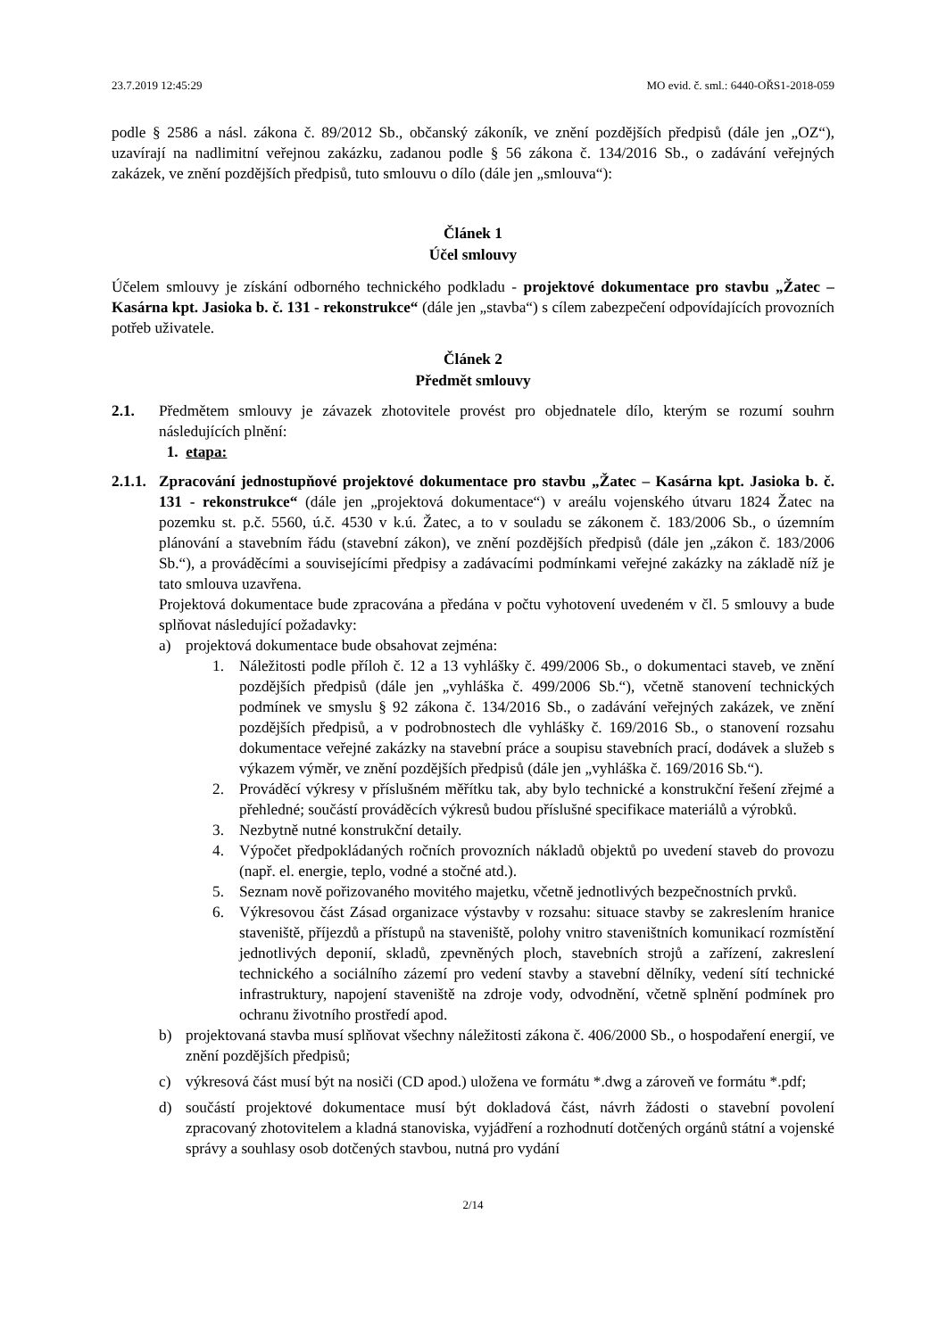23.7.2019 12:45:29 MO evid. č. sml.: 6440-OŘS1-2018-059
podle § 2586 a násl. zákona č. 89/2012 Sb., občanský zákoník, ve znění pozdějších předpisů (dále jen „OZ“), uzavírají na nadlimitní veřejnou zakázku, zadanou podle § 56 zákona č. 134/2016 Sb., o zadávání veřejných zakázek, ve znění pozdějších předpisů, tuto smlouvu o dílo (dále jen „smlouva“):
Článek 1
Účel smlouvy
Účelem smlouvy je získání odborného technického podkladu - projektové dokumentace pro stavbu „Žatec – Kasárna kpt. Jasioka b. č. 131 - rekonstrukce“ (dále jen „stavba“) s cílem zabezpečení odpovídajících provozních potřeb uživatele.
Článek 2
Předmět smlouvy
2.1. Předmětem smlouvy je závazek zhotovitele provést pro objednatele dílo, kterým se rozumí souhrn následujících plnění:
1. etapa:
2.1.1.
Zpracování jednostupňové projektové dokumentace pro stavbu „Žatec – Kasárna kpt. Jasioka b. č. 131 - rekonstrukce“ (dále jen „projektová dokumentace“) v areálu vojenského útvaru 1824 Žatec na pozemku st. p.č. 5560, ú.č. 4530 v k.ú. Žatec, a to v souladu se zákonem č. 183/2006 Sb., o územním plánování a stavebním řádu (stavební zákon), ve znění pozdějších předpisů (dále jen „zákon č. 183/2006 Sb.“), a prováděcími a souvisejícími předpisy a zadávacími podmínkami veřejné zakázky na základě níž je tato smlouva uzavřena.
Projektová dokumentace bude zpracována a předána v počtu vyhotovení uvedeném v čl. 5 smlouvy a bude splňovat následující požadavky:
a) projektová dokumentace bude obsahovat zejména:
1. Náležitosti podle příloh č. 12 a 13 vyhlášky č. 499/2006 Sb., o dokumentaci staveb, ve znění pozdějších předpisů (dále jen „vyhláška č. 499/2006 Sb.“), včetně stanovení technických podmínek ve smyslu § 92 zákona č. 134/2016 Sb., o zadávání veřejných zakázek, ve znění pozdějších předpisů, a v podrobnostech dle vyhlášky č. 169/2016 Sb., o stanovení rozsahu dokumentace veřejné zakázky na stavební práce a soupisu stavebních prací, dodávek a služeb s výkazem výměr, ve znění pozdějších předpisů (dále jen „vyhláška č. 169/2016 Sb.“).
2. Prováděcí výkresy v příslušném měřítku tak, aby bylo technické a konstrukční řešení zřejmé a přehledné; součástí prováděcích výkresů budou příslušné specifikace materiálů a výrobků.
3. Nezbytně nutné konstrukční detaily.
4. Výpočet předpokládaných ročních provozních nákladů objektů po uvedení staveb do provozu (např. el. energie, teplo, vodné a stočné atd.).
5. Seznam nově pořizovaného movitého majetku, včetně jednotlivých bezpečnostních prvků.
6. Výkresovou část Zásad organizace výstavby v rozsahu: situace stavby se zakreslením hranice staveniště, příjezdů a přístupů na staveniště, polohy vnitro staveništních komunikací rozmístění jednotlivých deponií, skladů, zpevněných ploch, stavebních strojů a zařízení, zakreslení technického a sociálního zázemí pro vedení stavby a stavební dělníky, vedení sítí technické infrastruktury, napojení staveniště na zdroje vody, odvodnění, včetně splnění podmínek pro ochranu životního prostředí apod.
b) projektovaná stavba musí splňovat všechny náležitosti zákona č. 406/2000 Sb., o hospodaření energií, ve znění pozdějších předpisů;
c) výkresová část musí být na nosiči (CD apod.) uložena ve formátu *.dwg a zároveň ve formátu *.pdf;
d) součástí projektové dokumentace musí být dokladová část, návrh žádosti o stavební povolení zpracovaný zhotovitelem a kladná stanoviska, vyjádření a rozhodnutí dotčených orgánů státní a vojenské správy a souhlasy osob dotčených stavbou, nutná pro vydání
2/14